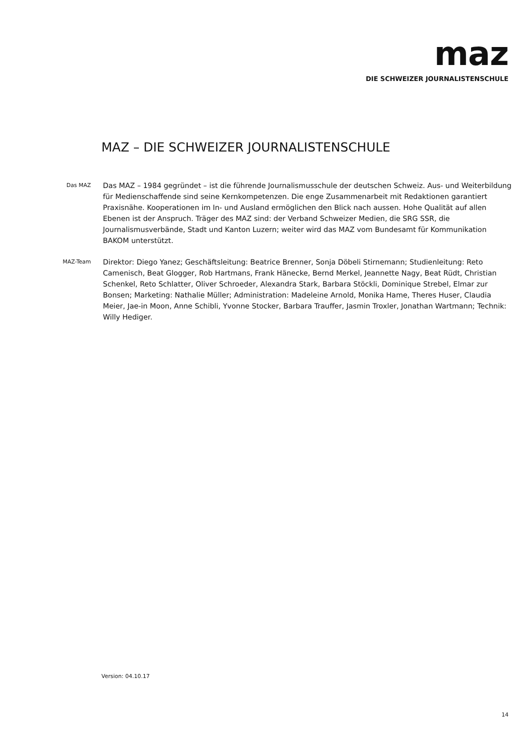maz
DIE SCHWEIZER JOURNALISTENSCHULE
MAZ – DIE SCHWEIZER JOURNALISTENSCHULE
Das MAZ
Das MAZ – 1984 gegründet – ist die führende Journalismusschule der deutschen Schweiz. Aus- und Weiterbildung für Medienschaffende sind seine Kernkompetenzen. Die enge Zusammenarbeit mit Redaktionen garantiert Praxisnähe. Kooperationen im In- und Ausland ermöglichen den Blick nach aussen. Hohe Qualität auf allen Ebenen ist der Anspruch. Träger des MAZ sind: der Verband Schweizer Medien, die SRG SSR, die Journalismusverbände, Stadt und Kanton Luzern; weiter wird das MAZ vom Bundesamt für Kommunikation BAKOM unterstützt.
MAZ-Team
Direktor: Diego Yanez; Geschäftsleitung: Beatrice Brenner, Sonja Döbeli Stirnemann; Studienleitung: Reto Camenisch, Beat Glogger, Rob Hartmans, Frank Hänecke, Bernd Merkel, Jeannette Nagy, Beat Rüdt, Christian Schenkel, Reto Schlatter, Oliver Schroeder, Alexandra Stark, Barbara Stöckli, Dominique Strebel, Elmar zur Bonsen; Marketing: Nathalie Müller; Administration: Madeleine Arnold, Monika Hame, Theres Huser, Claudia Meier, Jae-in Moon, Anne Schibli, Yvonne Stocker, Barbara Trauffer, Jasmin Troxler, Jonathan Wartmann; Technik: Willy Hediger.
Version: 04.10.17
14